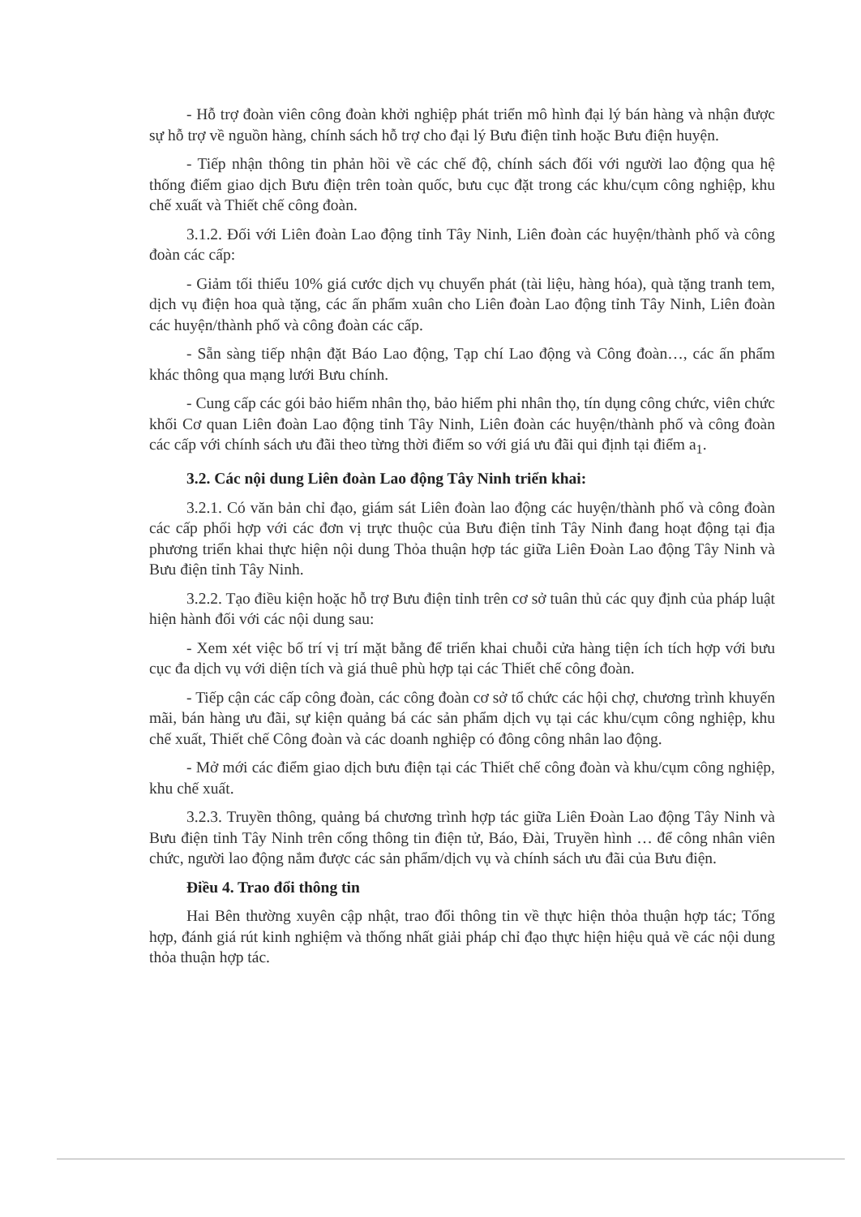- Hỗ trợ đoàn viên công đoàn khởi nghiệp phát triển mô hình đại lý bán hàng và nhận được sự hỗ trợ về nguồn hàng, chính sách hỗ trợ cho đại lý Bưu điện tỉnh hoặc Bưu điện huyện.
- Tiếp nhận thông tin phản hồi về các chế độ, chính sách đối với người lao động qua hệ thống điểm giao dịch Bưu điện trên toàn quốc, bưu cục đặt trong các khu/cụm công nghiệp, khu chế xuất và Thiết chế công đoàn.
3.1.2. Đối với Liên đoàn Lao động tỉnh Tây Ninh, Liên đoàn các huyện/thành phố và công đoàn các cấp:
- Giảm tối thiểu 10% giá cước dịch vụ chuyển phát (tài liệu, hàng hóa), quà tặng tranh tem, dịch vụ điện hoa quà tặng, các ấn phẩm xuân cho Liên đoàn Lao động tỉnh Tây Ninh, Liên đoàn các huyện/thành phố và công đoàn các cấp.
- Sẵn sàng tiếp nhận đặt Báo Lao động, Tạp chí Lao động và Công đoàn…, các ấn phẩm khác thông qua mạng lưới Bưu chính.
- Cung cấp các gói bảo hiểm nhân thọ, bảo hiểm phi nhân thọ, tín dụng công chức, viên chức khối Cơ quan Liên đoàn Lao động tỉnh Tây Ninh, Liên đoàn các huyện/thành phố và công đoàn các cấp với chính sách ưu đãi theo từng thời điểm so với giá ưu đãi qui định tại điểm a<sub>1</sub>.
3.2. Các nội dung Liên đoàn Lao động Tây Ninh triển khai:
3.2.1. Có văn bản chỉ đạo, giám sát Liên đoàn lao động các huyện/thành phố và công đoàn các cấp phối hợp với các đơn vị trực thuộc của Bưu điện tỉnh Tây Ninh đang hoạt động tại địa phương triển khai thực hiện nội dung Thỏa thuận hợp tác giữa Liên Đoàn Lao động Tây Ninh và Bưu điện tỉnh Tây Ninh.
3.2.2. Tạo điều kiện hoặc hỗ trợ Bưu điện tỉnh trên cơ sở tuân thủ các quy định của pháp luật hiện hành đối với các nội dung sau:
- Xem xét việc bố trí vị trí mặt bằng để triển khai chuỗi cửa hàng tiện ích tích hợp với bưu cục đa dịch vụ với diện tích và giá thuê phù hợp tại các Thiết chế công đoàn.
- Tiếp cận các cấp công đoàn, các công đoàn cơ sở tổ chức các hội chợ, chương trình khuyến mãi, bán hàng ưu đãi, sự kiện quảng bá các sản phẩm dịch vụ tại các khu/cụm công nghiệp, khu chế xuất, Thiết chế Công đoàn và các doanh nghiệp có đông công nhân lao động.
- Mở mới các điểm giao dịch bưu điện tại các Thiết chế công đoàn và khu/cụm công nghiệp, khu chế xuất.
3.2.3. Truyền thông, quảng bá chương trình hợp tác giữa Liên Đoàn Lao động Tây Ninh và Bưu điện tỉnh Tây Ninh trên cổng thông tin điện tử, Báo, Đài, Truyền hình … để công nhân viên chức, người lao động nắm được các sản phẩm/dịch vụ và chính sách ưu đãi của Bưu điện.
Điều 4. Trao đổi thông tin
Hai Bên thường xuyên cập nhật, trao đổi thông tin về thực hiện thỏa thuận hợp tác; Tổng hợp, đánh giá rút kinh nghiệm và thống nhất giải pháp chỉ đạo thực hiện hiệu quả về các nội dung thỏa thuận hợp tác.